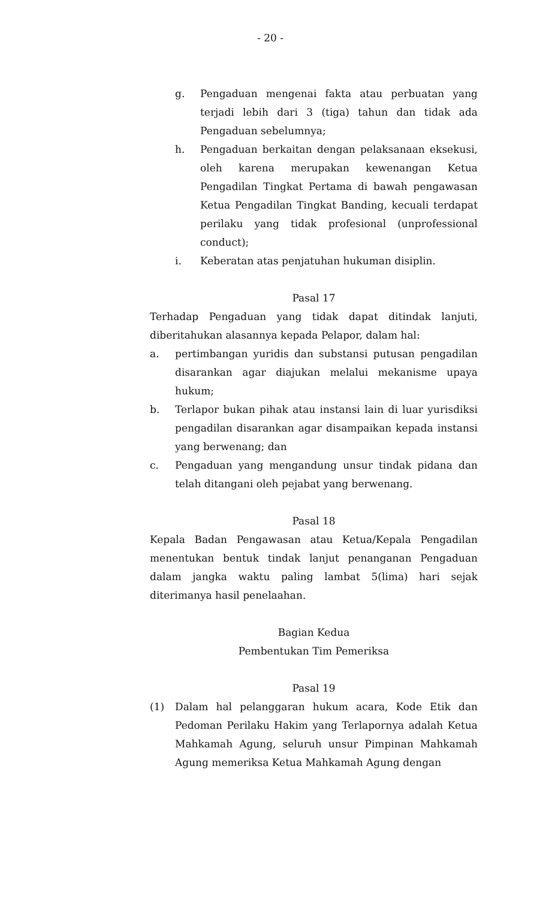- 20 -
g. Pengaduan mengenai fakta atau perbuatan yang terjadi lebih dari 3 (tiga) tahun dan tidak ada Pengaduan sebelumnya;
h. Pengaduan berkaitan dengan pelaksanaan eksekusi, oleh karena merupakan kewenangan Ketua Pengadilan Tingkat Pertama di bawah pengawasan Ketua Pengadilan Tingkat Banding, kecuali terdapat perilaku yang tidak profesional (unprofessional conduct);
i. Keberatan atas penjatuhan hukuman disiplin.
Pasal 17
Terhadap Pengaduan yang tidak dapat ditindak lanjuti, diberitahukan alasannya kepada Pelapor, dalam hal:
a. pertimbangan yuridis dan substansi putusan pengadilan disarankan agar diajukan melalui mekanisme upaya hukum;
b. Terlapor bukan pihak atau instansi lain di luar yurisdiksi pengadilan disarankan agar disampaikan kepada instansi yang berwenang; dan
c. Pengaduan yang mengandung unsur tindak pidana dan telah ditangani oleh pejabat yang berwenang.
Pasal 18
Kepala Badan Pengawasan atau Ketua/Kepala Pengadilan menentukan bentuk tindak lanjut penanganan Pengaduan dalam jangka waktu paling lambat 5(lima) hari sejak diterimanya hasil penelaahan.
Bagian Kedua
Pembentukan Tim Pemeriksa
Pasal 19
(1) Dalam hal pelanggaran hukum acara, Kode Etik dan Pedoman Perilaku Hakim yang Terlapornya adalah Ketua Mahkamah Agung, seluruh unsur Pimpinan Mahkamah Agung memeriksa Ketua Mahkamah Agung dengan